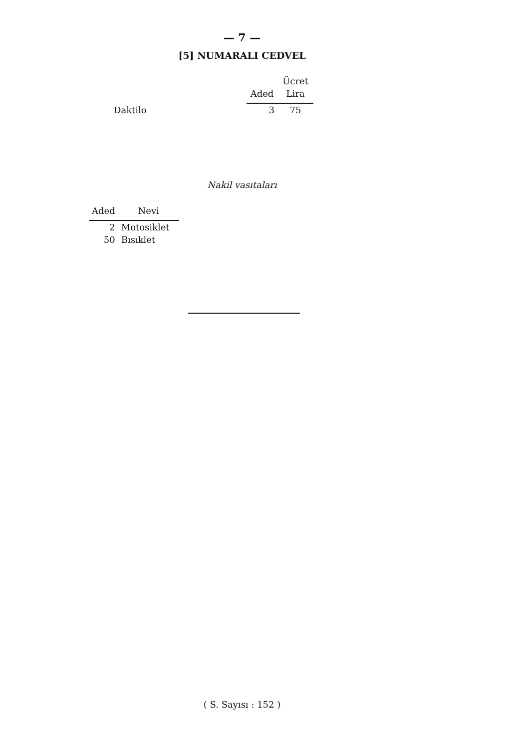— 7 —
[5] NUMARALI CEDVEL
| | | Ücret |
| --- | --- | --- |
| | Aded | Lira |
| Daktilo | 3 | 75 |
Nakil vasıtaları
| Aded | Nevi |
| --- | --- |
| 2 | Motosiklet |
| 50 | Bısıklet |
( S. Sayısı : 152 )